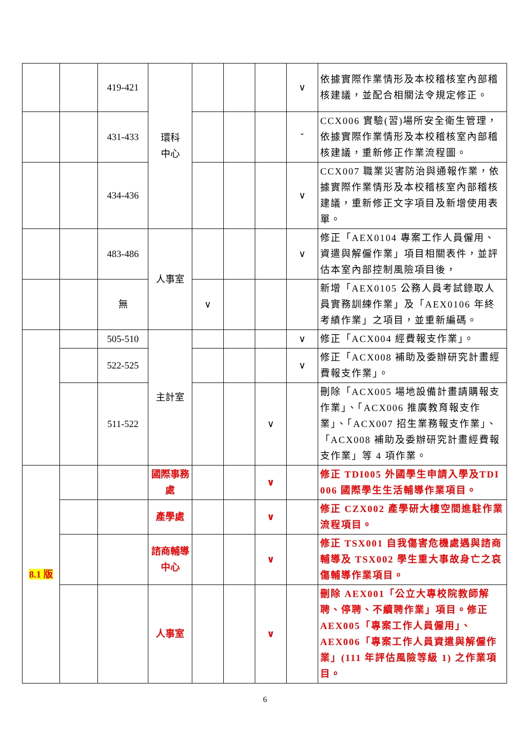| | | 419-421 | 環科 中心 | | | | ∨ | 依據實際作業情形及本校稽核室內部稽核建議，並配合相關法令規定修正。 |
| | | 431-433 | | | | | ˇ | CCX006 實驗(習)場所安全衛生管理，依據實際作業情形及本校稽核室內部稽核建議，重新修正作業流程圖。 |
| | | 434-436 | | | | | ∨ | CCX007 職業災害防治與通報作業，依據實際作業情形及本校稽核室內部稽核建議，重新修正文字項目及新增使用表單。 |
| | | 483-486 | 人事室 | | | | ∨ | 修正「AEX0104 專案工作人員僱用、資遣與解僱作業」項目相關表件，並評估本室內部控制風險項目後， |
| | | 無 | | ∨ | | | | 新增「AEX0105 公務人員考試錄取人員實務訓練作業」及「AEX0106 年終考績作業」之項目，並重新編碼。 |
| | | 505-510 | 主計室 | | | | ∨ | 修正「ACX004 經費報支作業」。 |
| | | 522-525 | | | | | ∨ | 修正「ACX008 補助及委辦研究計畫經費報支作業」。 |
| | | 511-522 | | | | ∨ | | 刪除「ACX005 場地設備計畫請購報支作業」、「ACX006 推廣教育報支作業」、「ACX007 招生業務報支作業」、「ACX008 補助及委辦研究計畫經費報支作業」等 4 項作業。 |
| 8.1 版 | | | 國際事務處 | | | ∨ | | 修正 TDI005 外國學生申請入學及TDI 006 國際學生生活輔導作業項目。 |
| | | | 產學處 | | | ∨ | | 修正 CZX002 產學研大樓空間進駐作業流程項目。 |
| | | | 諮商輔導中心 | | | ∨ | | 修正 TSX001 自我傷害危機處遇與諮商輔導及 TSX002 學生重大事故身亡之哀傷輔導作業項目。 |
| | | | 人事室 | | | ∨ | | 刪除 AEX001「公立大專校院教師解聘、停聘、不續聘作業」項目。修正AEX005「專案工作人員僱用」、AEX006「專案工作人員資遣與解僱作業」(111 年評估風險等級 1) 之作業項目。 |
6